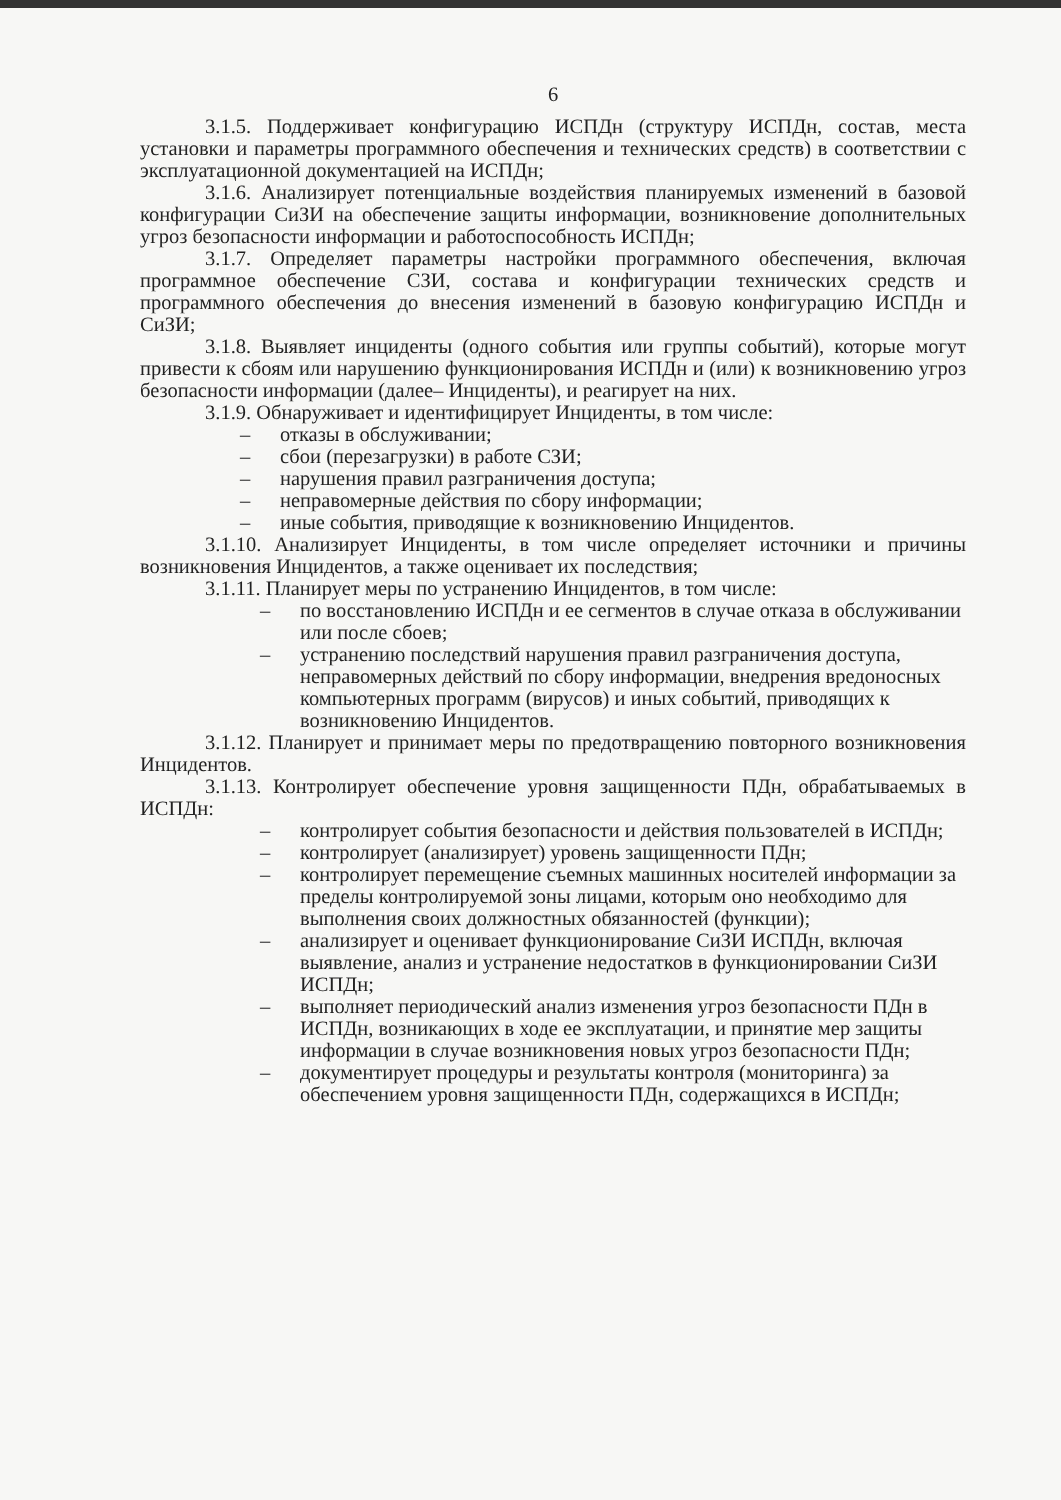6
3.1.5. Поддерживает конфигурацию ИСПДн (структуру ИСПДн, состав, места установки и параметры программного обеспечения и технических средств) в соответствии с эксплуатационной документацией на ИСПДн;
3.1.6. Анализирует потенциальные воздействия планируемых изменений в базовой конфигурации СиЗИ на обеспечение защиты информации, возникновение дополнительных угроз безопасности информации и работоспособность ИСПДн;
3.1.7. Определяет параметры настройки программного обеспечения, включая программное обеспечение СЗИ, состава и конфигурации технических средств и программного обеспечения до внесения изменений в базовую конфигурацию ИСПДн и СиЗИ;
3.1.8. Выявляет инциденты (одного события или группы событий), которые могут привести к сбоям или нарушению функционирования ИСПДн и (или) к возникновению угроз безопасности информации (далее– Инциденты), и реагирует на них.
3.1.9. Обнаруживает и идентифицирует Инциденты, в том числе:
– отказы в обслуживании;
– сбои (перезагрузки) в работе СЗИ;
– нарушения правил разграничения доступа;
– неправомерные действия по сбору информации;
– иные события, приводящие к возникновению Инцидентов.
3.1.10. Анализирует Инциденты, в том числе определяет источники и причины возникновения Инцидентов, а также оценивает их последствия;
3.1.11. Планирует меры по устранению Инцидентов, в том числе:
– по восстановлению ИСПДн и ее сегментов в случае отказа в обслуживании или после сбоев;
– устранению последствий нарушения правил разграничения доступа, неправомерных действий по сбору информации, внедрения вредоносных компьютерных программ (вирусов) и иных событий, приводящих к возникновению Инцидентов.
3.1.12. Планирует и принимает меры по предотвращению повторного возникновения Инцидентов.
3.1.13. Контролирует обеспечение уровня защищенности ПДн, обрабатываемых в ИСПДн:
– контролирует события безопасности и действия пользователей в ИСПДн;
– контролирует (анализирует) уровень защищенности ПДн;
– контролирует перемещение съемных машинных носителей информации за пределы контролируемой зоны лицами, которым оно необходимо для выполнения своих должностных обязанностей (функции);
– анализирует и оценивает функционирование СиЗИ ИСПДн, включая выявление, анализ и устранение недостатков в функционировании СиЗИ ИСПДн;
– выполняет периодический анализ изменения угроз безопасности ПДн в ИСПДн, возникающих в ходе ее эксплуатации, и принятие мер защиты информации в случае возникновения новых угроз безопасности ПДн;
– документирует процедуры и результаты контроля (мониторинга) за обеспечением уровня защищенности ПДн, содержащихся в ИСПДн;